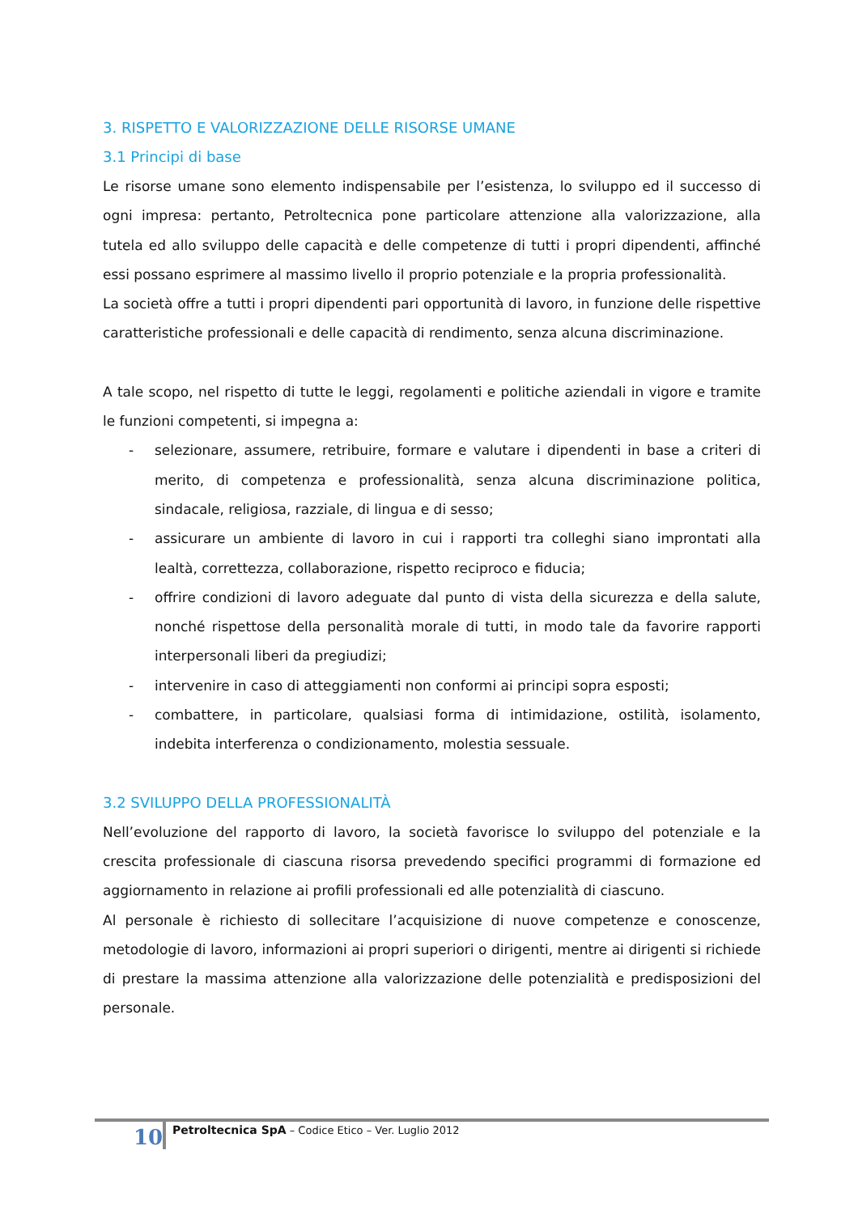3. RISPETTO E VALORIZZAZIONE DELLE RISORSE UMANE
3.1 Principi di base
Le risorse umane sono elemento indispensabile per l’esistenza, lo sviluppo ed il successo di ogni impresa: pertanto, Petroltecnica pone particolare attenzione alla valorizzazione, alla tutela ed allo sviluppo delle capacità e delle competenze di tutti i propri dipendenti, affinché essi possano esprimere al massimo livello il proprio potenziale e la propria professionalità.
La società offre a tutti i propri dipendenti pari opportunità di lavoro, in funzione delle rispettive caratteristiche professionali e delle capacità di rendimento, senza alcuna discriminazione.
A tale scopo, nel rispetto di tutte le leggi, regolamenti e politiche aziendali in vigore e tramite le funzioni competenti, si impegna a:
- selezionare, assumere, retribuire, formare e valutare i dipendenti in base a criteri di merito, di competenza e professionalità, senza alcuna discriminazione politica, sindacale, religiosa, razziale, di lingua e di sesso;
- assicurare un ambiente di lavoro in cui i rapporti tra colleghi siano improntati alla lealtà, correttezza, collaborazione, rispetto reciproco e fiducia;
- offrire condizioni di lavoro adeguate dal punto di vista della sicurezza e della salute, nonché rispettose della personalità morale di tutti, in modo tale da favorire rapporti interpersonali liberi da pregiudizi;
- intervenire in caso di atteggiamenti non conformi ai principi sopra esposti;
- combattere, in particolare, qualsiasi forma di intimidazione, ostilità, isolamento, indebita interferenza o condizionamento, molestia sessuale.
3.2 SVILUPPO DELLA PROFESSIONALITÀ
Nell’evoluzione del rapporto di lavoro, la società favorisce lo sviluppo del potenziale e la crescita professionale di ciascuna risorsa prevedendo specifici programmi di formazione ed aggiornamento in relazione ai profili professionali ed alle potenzialità di ciascuno.
Al personale è richiesto di sollecitare l’acquisizione di nuove competenze e conoscenze, metodologie di lavoro, informazioni ai propri superiori o dirigenti, mentre ai dirigenti si richiede di prestare la massima attenzione alla valorizzazione delle potenzialità e predisposizioni del personale.
10
Petroltecnica SpA – Codice Etico – Ver. Luglio 2012